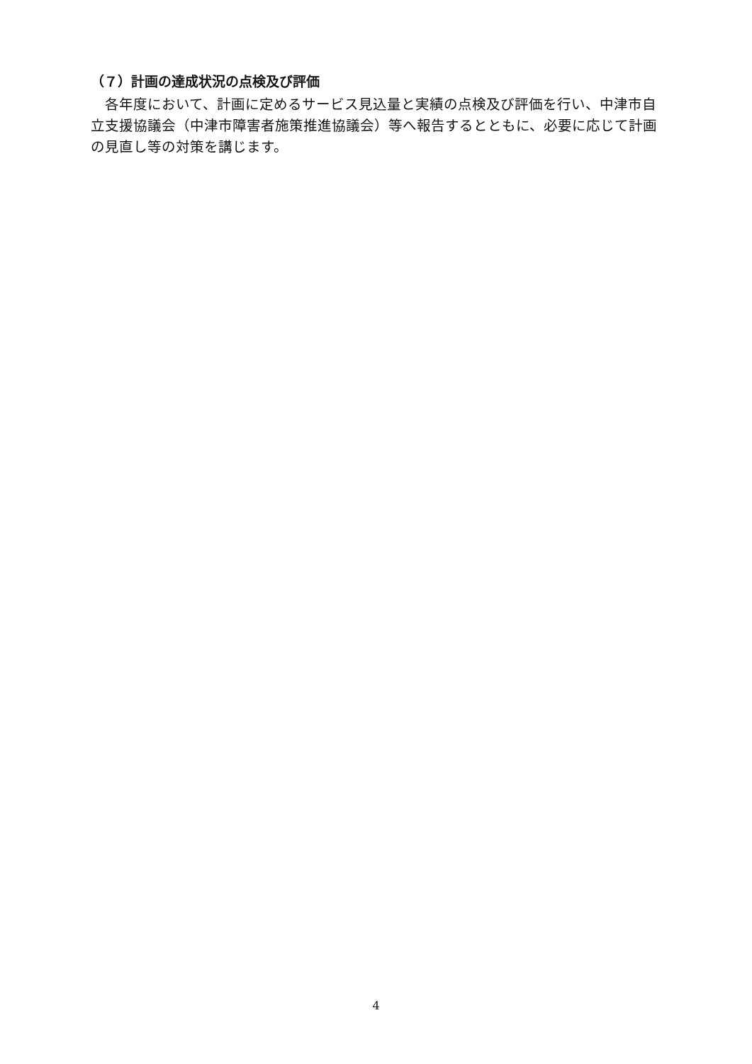（７）計画の達成状況の点検及び評価
　各年度において、計画に定めるサービス見込量と実績の点検及び評価を行い、中津市自立支援協議会（中津市障害者施策推進協議会）等へ報告するとともに、必要に応じて計画の見直し等の対策を講じます。
4